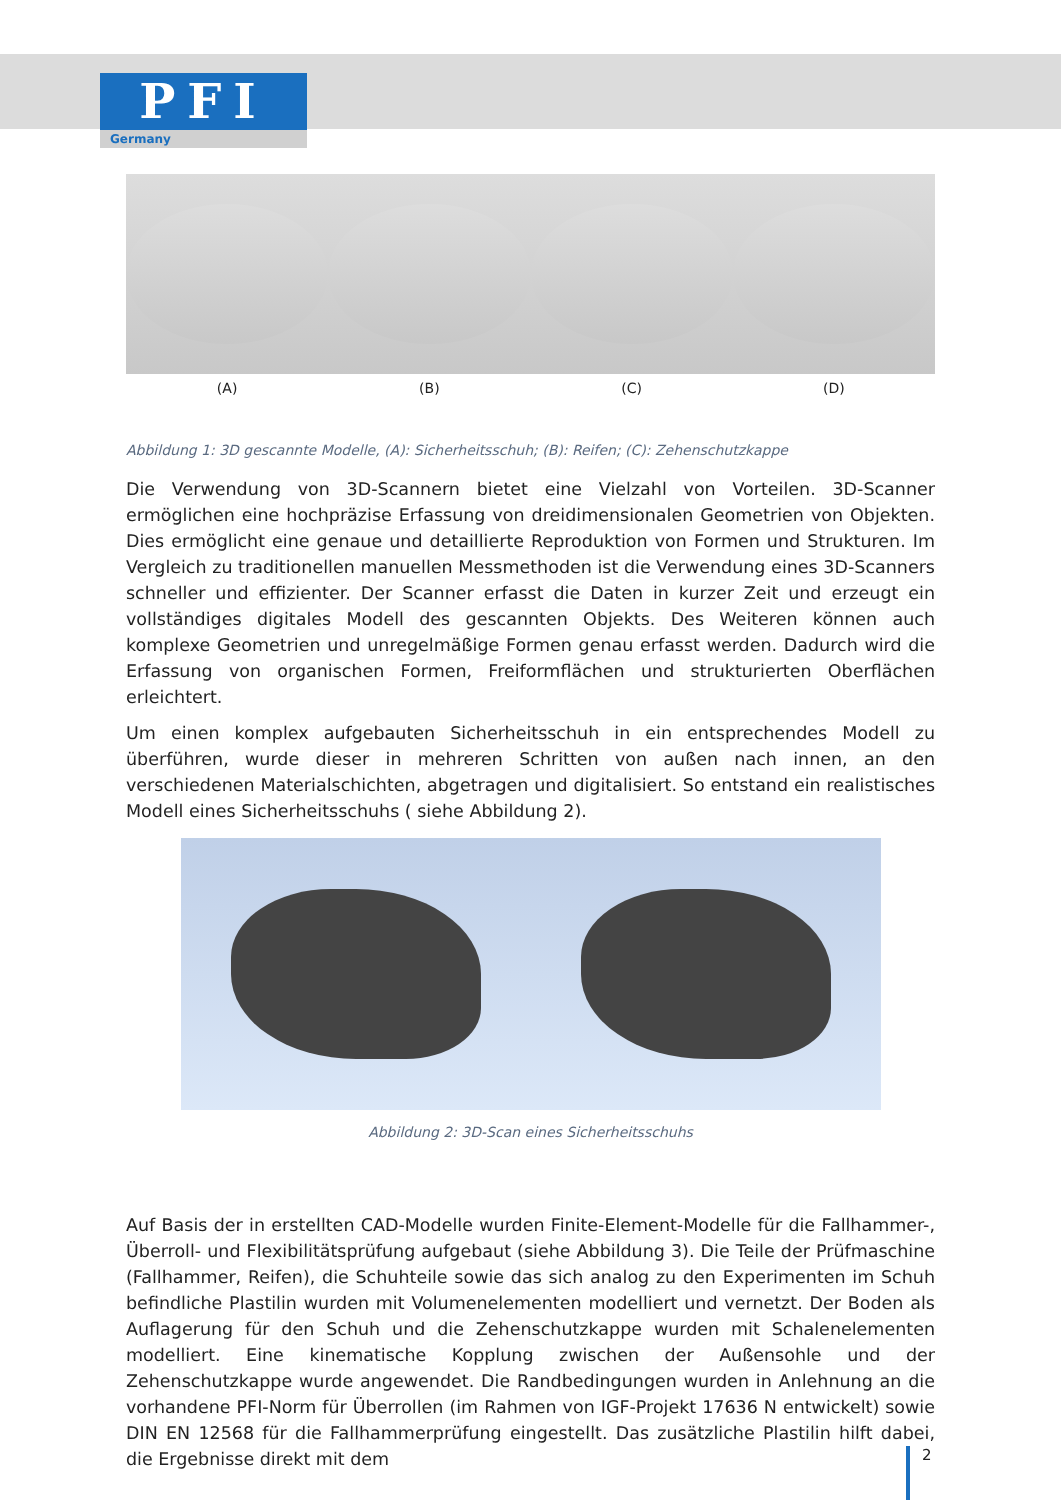PFI
Germany
(A) (B) (C) (D)
Abbildung 1: 3D gescannte Modelle, (A): Sicherheitsschuh; (B): Reifen; (C): Zehenschutzkappe
Die Verwendung von 3D-Scannern bietet eine Vielzahl von Vorteilen. 3D-Scanner ermöglichen eine hochpräzise Erfassung von dreidimensionalen Geometrien von Objekten. Dies ermöglicht eine genaue und detaillierte Reproduktion von Formen und Strukturen. Im Vergleich zu traditionellen manuellen Messmethoden ist die Verwendung eines 3D-Scanners schneller und effizienter. Der Scanner erfasst die Daten in kurzer Zeit und erzeugt ein vollständiges digitales Modell des gescannten Objekts. Des Weiteren können auch komplexe Geometrien und unregelmäßige Formen genau erfasst werden. Dadurch wird die Erfassung von organischen Formen, Freiformflächen und strukturierten Oberflächen erleichtert.
Um einen komplex aufgebauten Sicherheitsschuh in ein entsprechendes Modell zu überführen, wurde dieser in mehreren Schritten von außen nach innen, an den verschiedenen Materialschichten, abgetragen und digitalisiert. So entstand ein realistisches Modell eines Sicherheitsschuhs ( siehe Abbildung 2).
Abbildung 2: 3D-Scan eines Sicherheitsschuhs
Auf Basis der in erstellten CAD-Modelle wurden Finite-Element-Modelle für die Fallhammer-, Überroll- und Flexibilitätsprüfung aufgebaut (siehe Abbildung 3). Die Teile der Prüfmaschine (Fallhammer, Reifen), die Schuhteile sowie das sich analog zu den Experimenten im Schuh befindliche Plastilin wurden mit Volumenelementen modelliert und vernetzt. Der Boden als Auflagerung für den Schuh und die Zehenschutzkappe wurden mit Schalenelementen modelliert. Eine kinematische Kopplung zwischen der Außensohle und der Zehenschutzkappe wurde angewendet. Die Randbedingungen wurden in Anlehnung an die vorhandene PFI-Norm für Überrollen (im Rahmen von IGF-Projekt 17636 N entwickelt) sowie DIN EN 12568 für die Fallhammerprüfung eingestellt. Das zusätzliche Plastilin hilft dabei, die Ergebnisse direkt mit dem
2